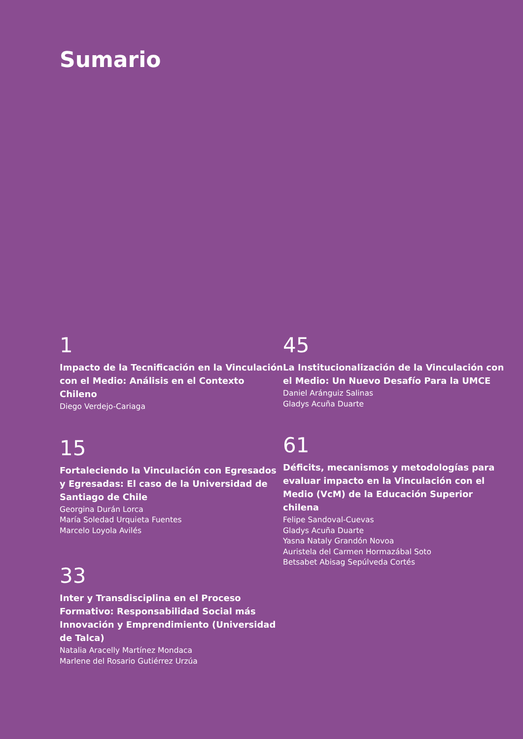Sumario
1
Impacto de la Tecnificación en la Vinculación con el Medio: Análisis en el Contexto Chileno
Diego Verdejo-Cariaga
15
Fortaleciendo la Vinculación con Egresados y Egresadas: El caso de la Universidad de Santiago de Chile
Georgina Durán Lorca
María Soledad Urquieta Fuentes
Marcelo Loyola Avilés
33
Inter y Transdisciplina en el Proceso Formativo: Responsabilidad Social más Innovación y Emprendimiento (Universidad de Talca)
Natalia Aracelly Martínez Mondaca
Marlene del Rosario Gutiérrez Urzúa
45
La Institucionalización de la Vinculación con el Medio: Un Nuevo Desafío Para la UMCE
Daniel Aránguiz Salinas
Gladys Acuña Duarte
61
Déficits, mecanismos y metodologías para evaluar impacto en la Vinculación con el Medio (VcM) de la Educación Superior chilena
Felipe Sandoval-Cuevas
Gladys Acuña Duarte
Yasna Nataly Grandón Novoa
Auristela del Carmen Hormazábal Soto
Betsabet Abisag Sepúlveda Cortés